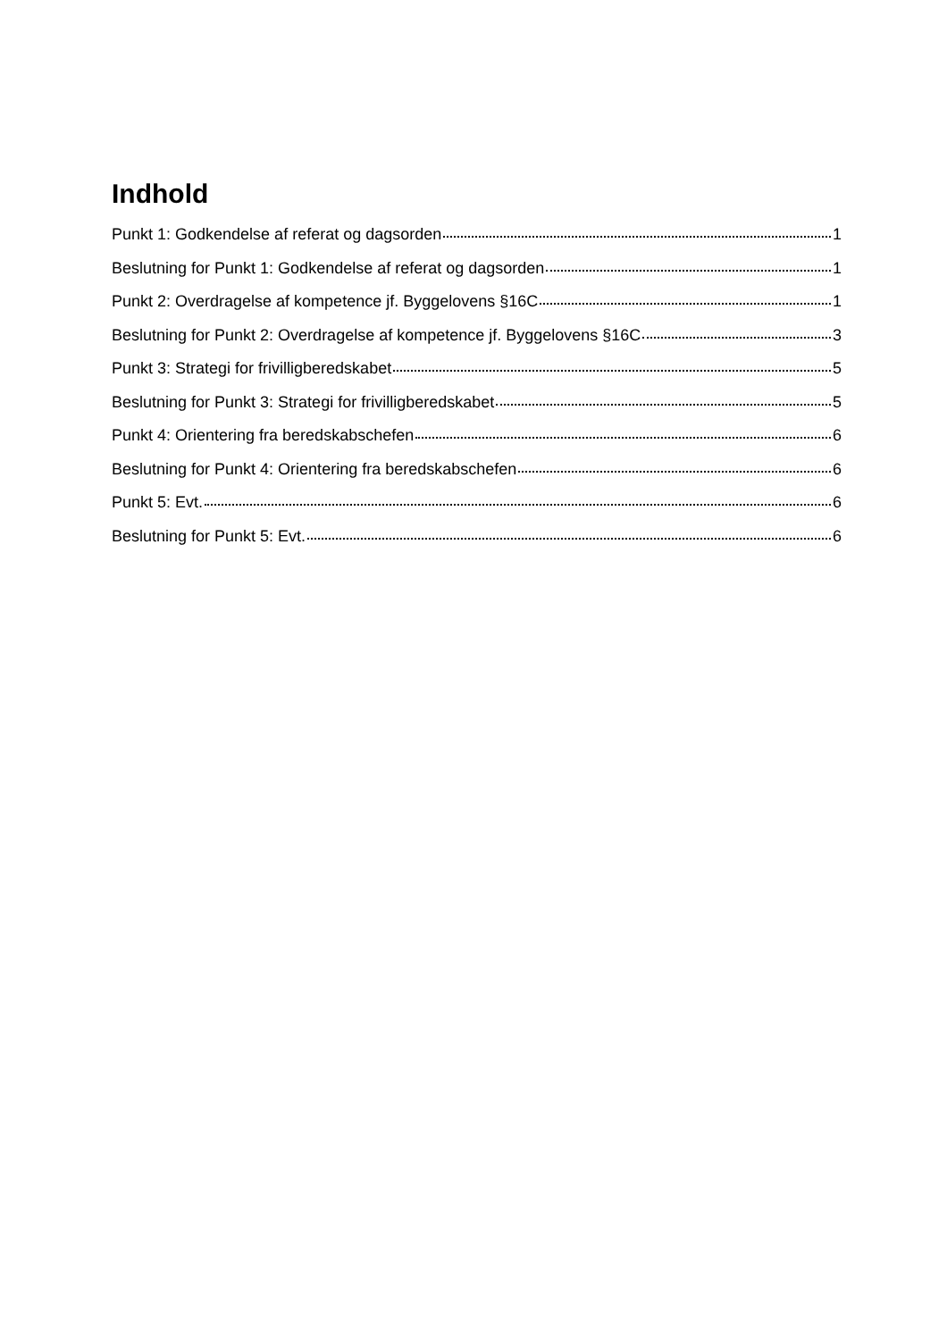Indhold
Punkt 1: Godkendelse af referat og dagsorden 1
Beslutning for Punkt 1: Godkendelse af referat og dagsorden 1
Punkt 2: Overdragelse af kompetence jf. Byggelovens §16C 1
Beslutning for Punkt 2: Overdragelse af kompetence jf. Byggelovens §16C 3
Punkt 3: Strategi for frivilligberedskabet 5
Beslutning for Punkt 3: Strategi for frivilligberedskabet 5
Punkt 4: Orientering fra beredskabschefen 6
Beslutning for Punkt 4: Orientering fra beredskabschefen 6
Punkt 5: Evt. 6
Beslutning for Punkt 5: Evt. 6